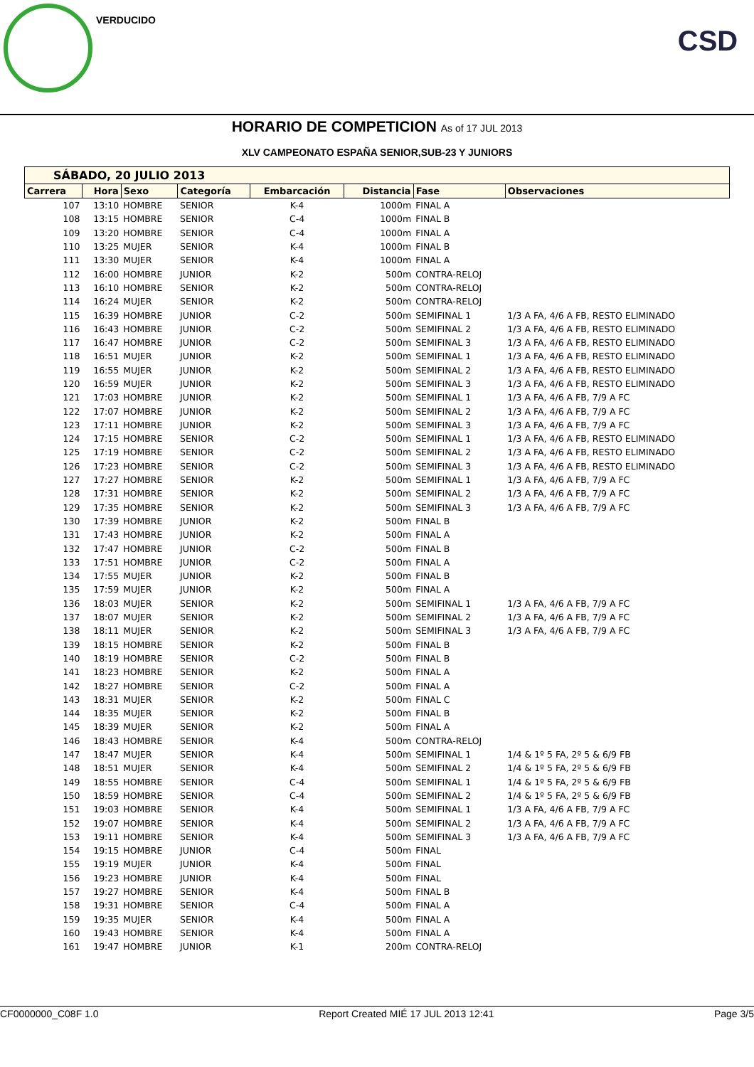VERDUCIDO
CSD
HORARIO DE COMPETICION As of 17 JUL 2013
XLV CAMPEONATO ESPAÑA SENIOR,SUB-23 Y JUNIORS
| SÁBADO, 20 JULIO 2013 | | | | | | | |
| --- | --- | --- | --- | --- | --- | --- | --- |
| Carrera | Hora | Sexo | Categoría | Embarcación | Distancia | Fase | Observaciones |
| 107 | 13:10 | HOMBRE | SENIOR | K-4 | 1000m | FINAL A | |
| 108 | 13:15 | HOMBRE | SENIOR | C-4 | 1000m | FINAL B | |
| 109 | 13:20 | HOMBRE | SENIOR | C-4 | 1000m | FINAL A | |
| 110 | 13:25 | MUJER | SENIOR | K-4 | 1000m | FINAL B | |
| 111 | 13:30 | MUJER | SENIOR | K-4 | 1000m | FINAL A | |
| 112 | 16:00 | HOMBRE | JUNIOR | K-2 | 500m | CONTRA-RELOJ | |
| 113 | 16:10 | HOMBRE | SENIOR | K-2 | 500m | CONTRA-RELOJ | |
| 114 | 16:24 | MUJER | SENIOR | K-2 | 500m | CONTRA-RELOJ | |
| 115 | 16:39 | HOMBRE | JUNIOR | C-2 | 500m | SEMIFINAL 1 | 1/3 A FA, 4/6 A FB, RESTO ELIMINADO |
| 116 | 16:43 | HOMBRE | JUNIOR | C-2 | 500m | SEMIFINAL 2 | 1/3 A FA, 4/6 A FB, RESTO ELIMINADO |
| 117 | 16:47 | HOMBRE | JUNIOR | C-2 | 500m | SEMIFINAL 3 | 1/3 A FA, 4/6 A FB, RESTO ELIMINADO |
| 118 | 16:51 | MUJER | JUNIOR | K-2 | 500m | SEMIFINAL 1 | 1/3 A FA, 4/6 A FB, RESTO ELIMINADO |
| 119 | 16:55 | MUJER | JUNIOR | K-2 | 500m | SEMIFINAL 2 | 1/3 A FA, 4/6 A FB, RESTO ELIMINADO |
| 120 | 16:59 | MUJER | JUNIOR | K-2 | 500m | SEMIFINAL 3 | 1/3 A FA, 4/6 A FB, RESTO ELIMINADO |
| 121 | 17:03 | HOMBRE | JUNIOR | K-2 | 500m | SEMIFINAL 1 | 1/3 A FA, 4/6 A FB, 7/9 A FC |
| 122 | 17:07 | HOMBRE | JUNIOR | K-2 | 500m | SEMIFINAL 2 | 1/3 A FA, 4/6 A FB, 7/9 A FC |
| 123 | 17:11 | HOMBRE | JUNIOR | K-2 | 500m | SEMIFINAL 3 | 1/3 A FA, 4/6 A FB, 7/9 A FC |
| 124 | 17:15 | HOMBRE | SENIOR | C-2 | 500m | SEMIFINAL 1 | 1/3 A FA, 4/6 A FB, RESTO ELIMINADO |
| 125 | 17:19 | HOMBRE | SENIOR | C-2 | 500m | SEMIFINAL 2 | 1/3 A FA, 4/6 A FB, RESTO ELIMINADO |
| 126 | 17:23 | HOMBRE | SENIOR | C-2 | 500m | SEMIFINAL 3 | 1/3 A FA, 4/6 A FB, RESTO ELIMINADO |
| 127 | 17:27 | HOMBRE | SENIOR | K-2 | 500m | SEMIFINAL 1 | 1/3 A FA, 4/6 A FB, 7/9 A FC |
| 128 | 17:31 | HOMBRE | SENIOR | K-2 | 500m | SEMIFINAL 2 | 1/3 A FA, 4/6 A FB, 7/9 A FC |
| 129 | 17:35 | HOMBRE | SENIOR | K-2 | 500m | SEMIFINAL 3 | 1/3 A FA, 4/6 A FB, 7/9 A FC |
| 130 | 17:39 | HOMBRE | JUNIOR | K-2 | 500m | FINAL B | |
| 131 | 17:43 | HOMBRE | JUNIOR | K-2 | 500m | FINAL A | |
| 132 | 17:47 | HOMBRE | JUNIOR | C-2 | 500m | FINAL B | |
| 133 | 17:51 | HOMBRE | JUNIOR | C-2 | 500m | FINAL A | |
| 134 | 17:55 | MUJER | JUNIOR | K-2 | 500m | FINAL B | |
| 135 | 17:59 | MUJER | JUNIOR | K-2 | 500m | FINAL A | |
| 136 | 18:03 | MUJER | SENIOR | K-2 | 500m | SEMIFINAL 1 | 1/3 A FA, 4/6 A FB, 7/9 A FC |
| 137 | 18:07 | MUJER | SENIOR | K-2 | 500m | SEMIFINAL 2 | 1/3 A FA, 4/6 A FB, 7/9 A FC |
| 138 | 18:11 | MUJER | SENIOR | K-2 | 500m | SEMIFINAL 3 | 1/3 A FA, 4/6 A FB, 7/9 A FC |
| 139 | 18:15 | HOMBRE | SENIOR | K-2 | 500m | FINAL B | |
| 140 | 18:19 | HOMBRE | SENIOR | C-2 | 500m | FINAL B | |
| 141 | 18:23 | HOMBRE | SENIOR | K-2 | 500m | FINAL A | |
| 142 | 18:27 | HOMBRE | SENIOR | C-2 | 500m | FINAL A | |
| 143 | 18:31 | MUJER | SENIOR | K-2 | 500m | FINAL C | |
| 144 | 18:35 | MUJER | SENIOR | K-2 | 500m | FINAL B | |
| 145 | 18:39 | MUJER | SENIOR | K-2 | 500m | FINAL A | |
| 146 | 18:43 | HOMBRE | SENIOR | K-4 | 500m | CONTRA-RELOJ | |
| 147 | 18:47 | MUJER | SENIOR | K-4 | 500m | SEMIFINAL 1 | 1/4 & 1º 5 FA, 2º 5 & 6/9 FB |
| 148 | 18:51 | MUJER | SENIOR | K-4 | 500m | SEMIFINAL 2 | 1/4 & 1º 5 FA, 2º 5 & 6/9 FB |
| 149 | 18:55 | HOMBRE | SENIOR | C-4 | 500m | SEMIFINAL 1 | 1/4 & 1º 5 FA, 2º 5 & 6/9 FB |
| 150 | 18:59 | HOMBRE | SENIOR | C-4 | 500m | SEMIFINAL 2 | 1/4 & 1º 5 FA, 2º 5 & 6/9 FB |
| 151 | 19:03 | HOMBRE | SENIOR | K-4 | 500m | SEMIFINAL 1 | 1/3 A FA, 4/6 A FB, 7/9 A FC |
| 152 | 19:07 | HOMBRE | SENIOR | K-4 | 500m | SEMIFINAL 2 | 1/3 A FA, 4/6 A FB, 7/9 A FC |
| 153 | 19:11 | HOMBRE | SENIOR | K-4 | 500m | SEMIFINAL 3 | 1/3 A FA, 4/6 A FB, 7/9 A FC |
| 154 | 19:15 | HOMBRE | JUNIOR | C-4 | 500m | FINAL | |
| 155 | 19:19 | MUJER | JUNIOR | K-4 | 500m | FINAL | |
| 156 | 19:23 | HOMBRE | JUNIOR | K-4 | 500m | FINAL | |
| 157 | 19:27 | HOMBRE | SENIOR | K-4 | 500m | FINAL B | |
| 158 | 19:31 | HOMBRE | SENIOR | C-4 | 500m | FINAL A | |
| 159 | 19:35 | MUJER | SENIOR | K-4 | 500m | FINAL A | |
| 160 | 19:43 | HOMBRE | SENIOR | K-4 | 500m | FINAL A | |
| 161 | 19:47 | HOMBRE | JUNIOR | K-1 | 200m | CONTRA-RELOJ | |
CF0000000_C08F 1.0 Report Created MIÉ 17 JUL 2013 12:41 Page 3/5